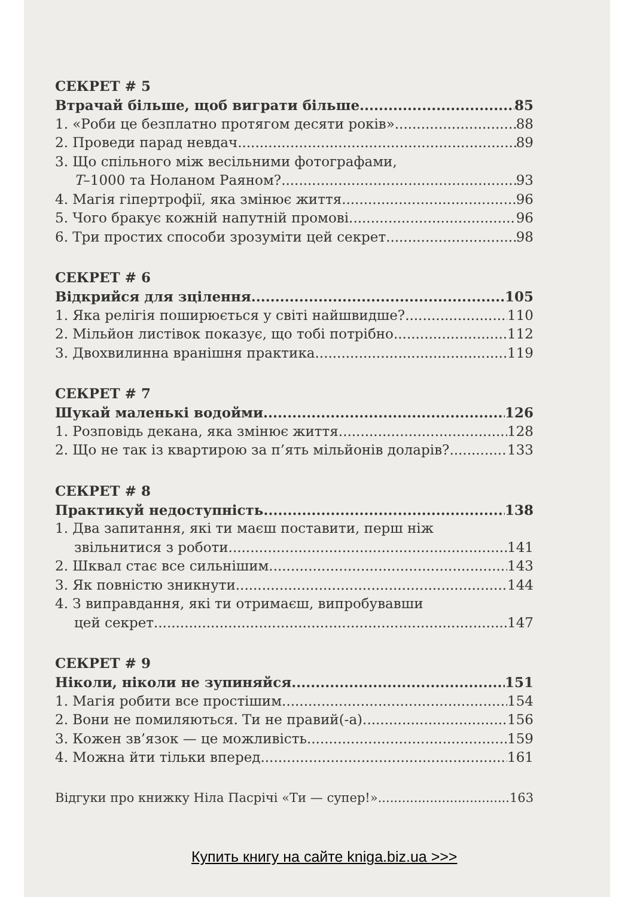СЕКРЕТ # 5
Втрачай більше, щоб виграти більше 85
1. «Роби це безплатно протягом десяти років» 88
2. Проведи парад невдач 89
3. Що спільного між весільними фотографами,
T–1000 та Ноланом Раяном? 93
4. Магія гіпертрофії, яка змінює життя 96
5. Чого бракує кожній напутній промові 96
6. Три простих способи зрозуміти цей секрет 98
СЕКРЕТ # 6
Відкрийся для зцілення 105
1. Яка релігія поширюється у світі найшвидше? 110
2. Мільйон листівок показує, що тобі потрібно 112
3. Двохвилинна вранішня практика 119
СЕКРЕТ # 7
Шукай маленькі водойми 126
1. Розповідь декана, яка змінює життя 128
2. Що не так із квартирою за п’ять мільйонів доларів? 133
СЕКРЕТ # 8
Практикуй недоступність 138
1. Два запитання, які ти маєш поставити, перш ніж
звільнитися з роботи 141
2. Шквал стає все сильнішим 143
3. Як повністю зникнути 144
4. З виправдання, які ти отримаєш, випробувавши
цей секрет 147
СЕКРЕТ # 9
Ніколи, ніколи не зупиняйся 151
1. Магія робити все простішим 154
2. Вони не помиляються. Ти не правий(-а) 156
3. Кожен зв’язок — це можливість 159
4. Можна йти тільки вперед 161
Відгуки про книжку Ніла Пасрічі «Ти — супер!» 163
Купить книгу на сайте kniga.biz.ua >>>